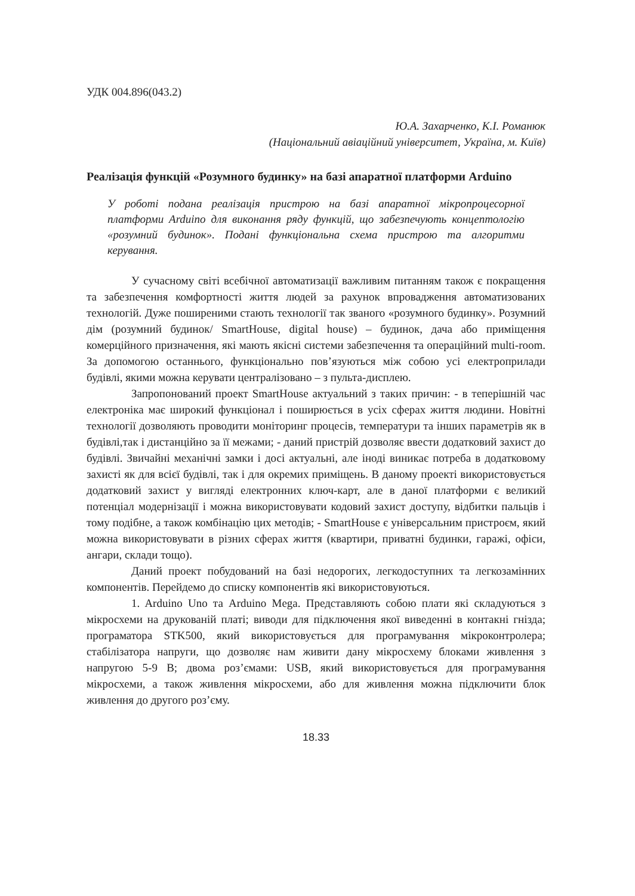УДК 004.896(043.2)
Ю.А. Захарченко, К.І. Романюк
(Національний авіаційний університет, Україна, м. Київ)
Реалізація функцій «Розумного будинку» на базі апаратної платформи Arduino
У роботі подана реалізація пристрою на базі апаратної мікропроцесорної платформи Arduino для виконання ряду функцій, що забезпечують концептологію «розумний будинок». Подані функціональна схема пристрою та алгоритми керування.
У сучасному світі всебічної автоматизації важливим питанням також є покращення та забезпечення комфортності життя людей за рахунок впровадження автоматизованих технологій. Дуже поширеними стають технології так званого «розумного будинку». Розумний дім (розумний будинок/ SmartHouse, digital house) – будинок, дача або приміщення комерційного призначення, які мають якісні системи забезпечення та операційний multi-room. За допомогою останнього, функціонально пов’язуються між собою усі електроприлади будівлі, якими можна керувати централізовано – з пульта-дисплею.
Запропонований проект SmartHouse актуальний з таких причин: - в теперішній час електроніка має широкий функціонал і поширюється в усіх сферах життя людини. Новітні технології дозволяють проводити моніторинг процесів, температури та інших параметрів як в будівлі,так і дистанційно за її межами; - даний пристрій дозволяє ввести додатковий захист до будівлі. Звичайні механічні замки і досі актуальні, але іноді виникає потреба в додатковому захисті як для всієї будівлі, так і для окремих приміщень. В даному проекті використовується додатковий захист у вигляді електронних ключ-карт, але в даної платформи є великий потенціал модернізації і можна використовувати кодовий захист доступу, відбитки пальців і тому подібне, а також комбінацію цих методів; - SmartHouse є універсальним пристроєм, який можна використовувати в різних сферах життя (квартири, приватні будинки, гаражі, офіси, ангари, склади тощо).
Даний проект побудований на базі недорогих, легкодоступних та легкозамінних компонентів. Перейдемо до списку компонентів які використовуються.
1. Arduino Uno та Arduino Mega. Представляють собою плати які складуються з мікросхеми на друкованій платі; виводи для підключення якої виведенні в контакні гнізда; програматора STK500, який використовується для програмування мікроконтролера; стабілізатора напруги, що дозволяє нам живити дану мікросхему блоками живлення з напругою 5-9 В; двома роз’ємами: USB, який використовується для програмування мікросхеми, а також живлення мікросхеми, або для живлення можна підключити блок живлення до другого роз’єму.
18.33